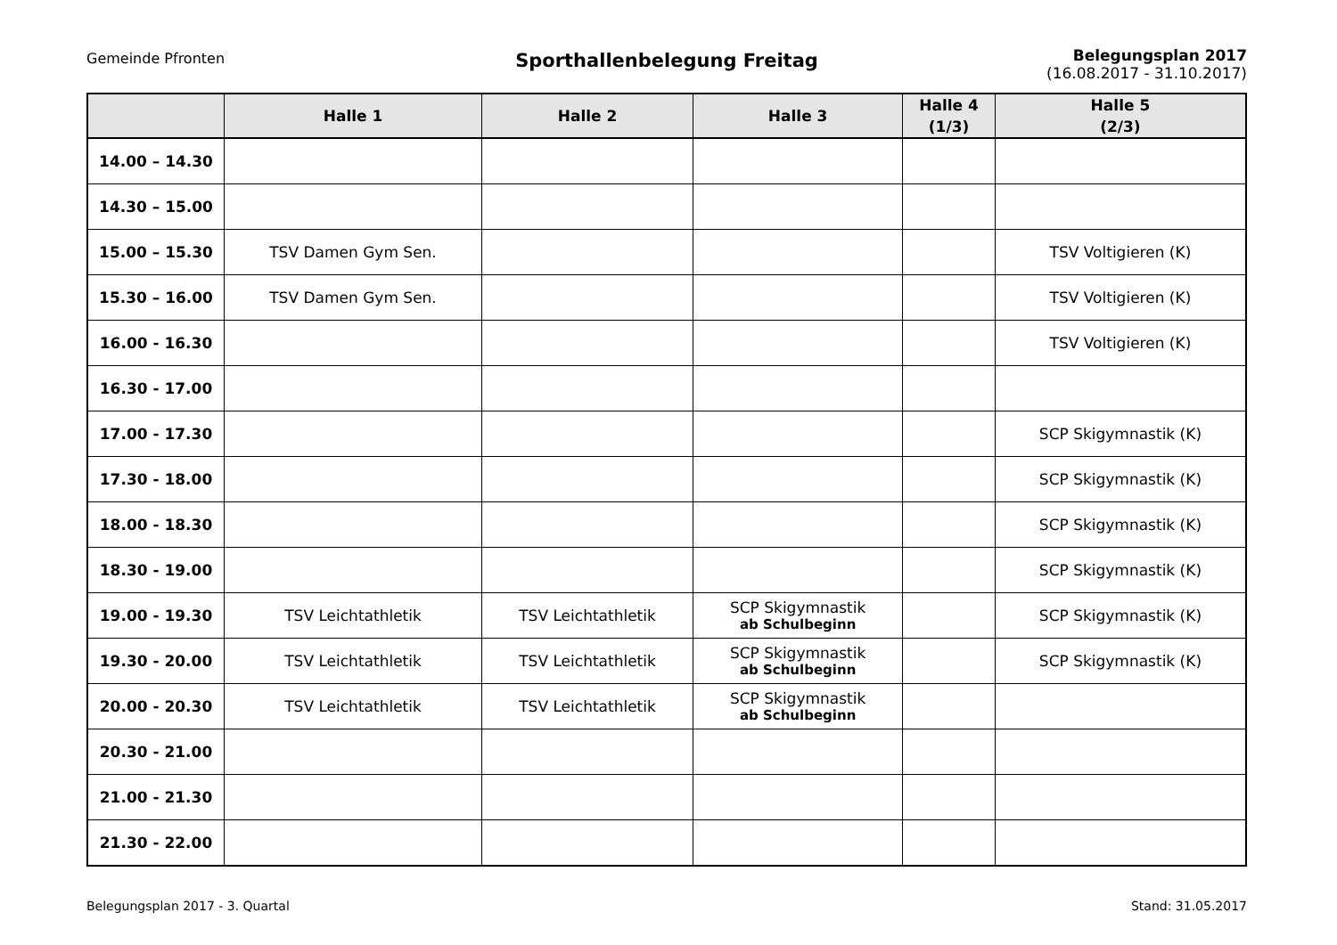Gemeinde Pfronten
Sporthallenbelegung Freitag
Belegungsplan 2017
(16.08.2017 - 31.10.2017)
| | Halle 1 | Halle 2 | Halle 3 | Halle 4 (1/3) | Halle 5 (2/3) |
| --- | --- | --- | --- | --- | --- |
| 14.00 – 14.30 | | | | | |
| 14.30 – 15.00 | | | | | |
| 15.00 – 15.30 | TSV Damen Gym Sen. | | | | TSV Voltigieren (K) |
| 15.30 – 16.00 | TSV Damen Gym Sen. | | | | TSV Voltigieren (K) |
| 16.00 - 16.30 | | | | | TSV Voltigieren (K) |
| 16.30 - 17.00 | | | | | |
| 17.00 - 17.30 | | | | | SCP Skigymnastik (K) |
| 17.30 - 18.00 | | | | | SCP Skigymnastik (K) |
| 18.00 - 18.30 | | | | | SCP Skigymnastik (K) |
| 18.30 - 19.00 | | | | | SCP Skigymnastik (K) |
| 19.00 - 19.30 | TSV Leichtathletik | TSV Leichtathletik | SCP Skigymnastik ab Schulbeginn | | SCP Skigymnastik (K) |
| 19.30 - 20.00 | TSV Leichtathletik | TSV Leichtathletik | SCP Skigymnastik ab Schulbeginn | | SCP Skigymnastik (K) |
| 20.00 - 20.30 | TSV Leichtathletik | TSV Leichtathletik | SCP Skigymnastik ab Schulbeginn | | |
| 20.30 - 21.00 | | | | | |
| 21.00 - 21.30 | | | | | |
| 21.30 - 22.00 | | | | | |
Belegungsplan 2017 - 3. Quartal Stand: 31.05.2017